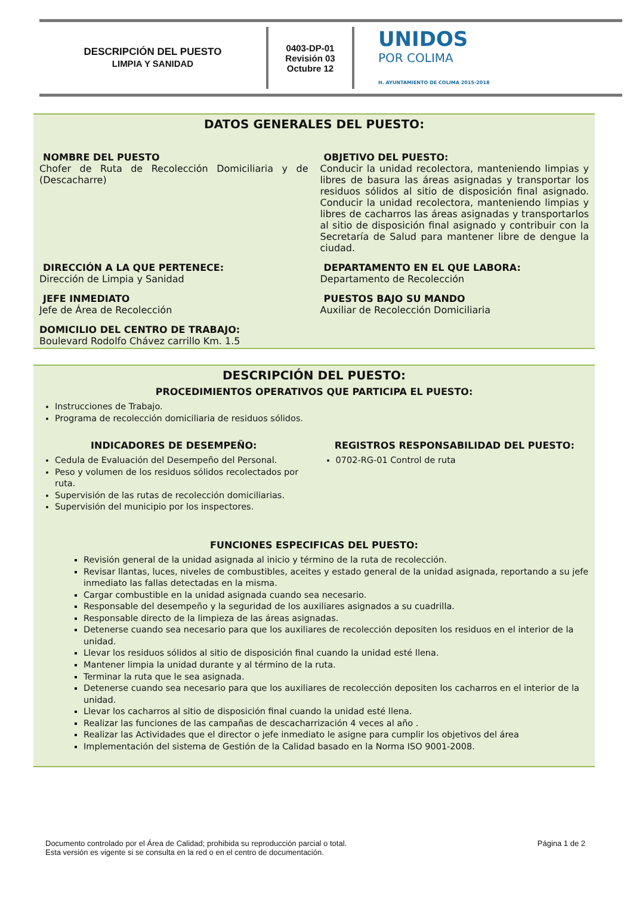DESCRIPCIÓN DEL PUESTO
LIMPIA Y SANIDAD
0403-DP-01
Revisión 03
Octubre 12
UNIDOS
POR COLIMA
H. AYUNTAMIENTO DE COLIMA 2015-2018
DATOS GENERALES DEL PUESTO:
NOMBRE DEL PUESTO
Chofer de Ruta de Recolección Domiciliaria y de (Descacharre)
OBJETIVO DEL PUESTO:
Conducir la unidad recolectora, manteniendo limpias y libres de basura las áreas asignadas y transportar los residuos sólidos al sitio de disposición final asignado. Conducir la unidad recolectora, manteniendo limpias y libres de cacharros las áreas asignadas y transportarlos al sitio de disposición final asignado y contribuir con la Secretaría de Salud para mantener libre de dengue la ciudad.
DIRECCIÓN A LA QUE PERTENECE:
Dirección de Limpia y Sanidad
DEPARTAMENTO EN EL QUE LABORA:
Departamento de Recolección
JEFE INMEDIATO
Jefe de Área de Recolección
PUESTOS BAJO SU MANDO
Auxiliar de Recolección Domiciliaria
DOMICILIO DEL CENTRO DE TRABAJO:
Boulevard Rodolfo Chávez carrillo Km. 1.5
DESCRIPCIÓN DEL PUESTO:
PROCEDIMIENTOS OPERATIVOS QUE PARTICIPA EL PUESTO:
Instrucciones de Trabajo.
Programa de recolección domiciliaria de residuos sólidos.
INDICADORES DE DESEMPEÑO:
Cedula de Evaluación del Desempeño del Personal.
Peso y volumen de los residuos sólidos recolectados por ruta.
Supervisión de las rutas de recolección domiciliarias.
Supervisión del municipio por los inspectores.
REGISTROS RESPONSABILIDAD DEL PUESTO:
0702-RG-01 Control de ruta
FUNCIONES ESPECIFICAS DEL PUESTO:
Revisión general de la unidad asignada al inicio y término de la ruta de recolección.
Revisar llantas, luces, niveles de combustibles, aceites y estado general de la unidad asignada, reportando a su jefe inmediato las fallas detectadas en la misma.
Cargar combustible en la unidad asignada cuando sea necesario.
Responsable del desempeño y la seguridad de los auxiliares asignados a su cuadrilla.
Responsable directo de la limpieza de las áreas asignadas.
Detenerse cuando sea necesario para que los auxiliares de recolección depositen los residuos en el interior de la unidad.
Llevar los residuos sólidos al sitio de disposición final cuando la unidad esté llena.
Mantener limpia la unidad durante y al término de la ruta.
Terminar la ruta que le sea asignada.
Detenerse cuando sea necesario para que los auxiliares de recolección depositen los cacharros en el interior de la unidad.
Llevar los cacharros al sitio de disposición final cuando la unidad esté llena.
Realizar las funciones de las campañas de descacharrización 4 veces al año .
Realizar las Actividades que el director o jefe inmediato le asigne para cumplir los objetivos del área
Implementación del sistema de Gestión de la Calidad basado en la Norma ISO 9001-2008.
Documento controlado por el Área de Calidad; prohibida su reproducción parcial o total.
Esta versión es vigente si se consulta en la red o en el centro de documentación.
Página 1 de 2